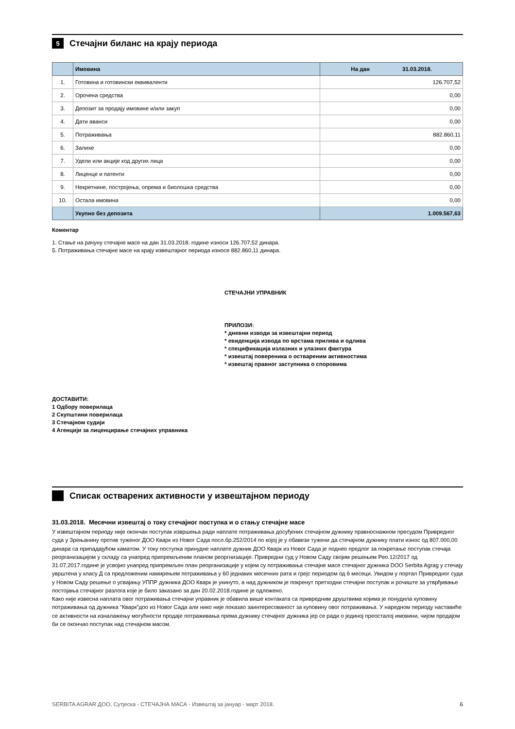5 Стечајни биланс на крају периода
| | Имовина | На дан 31.03.2018. |
| --- | --- | --- |
| 1. | Готовина и готовински еквиваленти | 126.707,52 |
| 2. | Орочена средства | 0,00 |
| 3. | Депозит за продају имовине и/или закуп | 0,00 |
| 4. | Дати аванси | 0,00 |
| 5. | Потраживања | 882.860,11 |
| 6. | Залихе | 0,00 |
| 7. | Удели или акције код других лица | 0,00 |
| 8. | Лиценце и патенти | 0,00 |
| 9. | Некретнине, постројења, опрема и биолошка средства | 0,00 |
| 10. | Остала имовина | 0,00 |
| | Укупно без депозита | 1.009.567,63 |
Коментар
1. Стање на рачуну стечајне масе на дан 31.03.2018. године износи 126.707,52 динара.
5. Потраживања стечајне масе на крају извештајног периода износе 882.860,11 динара.
СТЕЧАЈНИ УПРАВНИК
ПРИЛОЗИ:
* дневни изводи за извештајни период
* евиденција извода по врстама прилива и одлива
* спецификација излазних и улазних фактура
* извештај повереника о оствареним активностима
* извештај правног заступника о споровима
ДОСТАВИТИ:
1 Одбору поверилаца
2 Скупштини поверилаца
3 Стечајном судији
4 Агенцији за лиценцирање стечајних управника
Списак остварених активности у извештајном периоду
31.03.2018. Месечни извештај о току стечајног поступка и о стању стечајне масе
У извештајном периоду није окончан поступак извршења ради наплате потраживања досуђених стечајном дужнику правноснажном пресудом Привредног суда у Зрењанину против туженог ДОО Кварк из Новог Сада посл.бр.252/2014 по којој је у обавези тужени да стечајном дужнику плати износ од 807.000,00 динара са припадајућом каматом. У току поступка принудне наплате дужник ДОО Кварк из Новог Сада је поднео предлог за покретање поступак стечаја реорганизацијом у складу са унапред припремљеним планом реоргнизације. Привредни суд у Новом Саду својим решењем Рео.12/2017 од 31.07.2017.године је усвојио унапред припремљен план реорганизације у којем су потраживања стечајне масе стечајног дужника DOO Serbita Agrag у стечају уврштена у класу Д са предложеним намирењем потраживања у 60 једнаких месечних рата и грејс периодом од 6 месеци. Увидом у портал Привредног суда у Новом Саду решење о усвајању УППР дужника ДОО Кварк је укинуто, а над дужником је покренут претходни стечајни поступак и рочиште за утврђивање постојања стечајног разлога које је било заказано за дан 20.02.2018.године је одложено.
Како није извесна наплата овог потраживања стечајни управник је обавила више контаката са привредним друштвима којима је понудила куповину потраживања од дужника "Кварк"доо из Новог Сада али нико није показао заинтересованост за куповину овог потраживања. У наредном периоду наставиће се активности на изналажењу могућности продаје потраживања према дужнику стечајног дужника јер се ради о јединој преосталој имовини, чијом продајом би се окончао поступак над стечајном масом.
SERBITA AGRAR ДОО, Сутјеска - СТЕЧАЈНА МАСА - Извештај за јануар - март 2018. 6